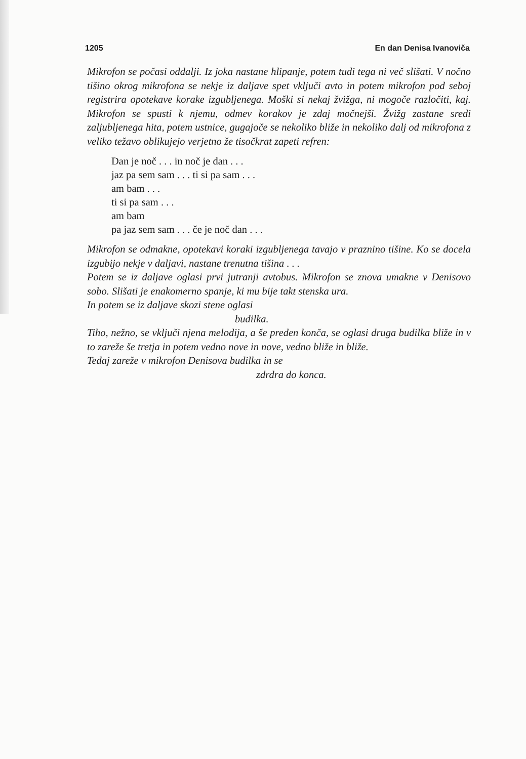1205 En dan Denisa Ivanoviča
Mikrofon se počasi oddalji. Iz joka nastane hlipanje, potem tudi tega ni več slišati. V nočno tišino okrog mikrofona se nekje iz daljave spet vključi avto in potem mikrofon pod seboj registrira opotekave korake izgubljenega. Moški si nekaj žvižga, ni mogoče razločiti, kaj. Mikrofon se spusti k njemu, odmev korakov je zdaj močnejši. Žvižg zastane sredi zaljubljenega hita, potem ustnice, gugajoče se nekoliko bliže in nekoliko dalj od mikrofona z veliko težavo oblikujejo verjetno že tisočkrat zapeti refren:
Dan je noč . . . in noč je dan . . .
jaz pa sem sam . . . ti si pa sam . . .
am bam . . .
ti si pa sam . . .
am bam
pa jaz sem sam . . . če je noč dan . . .
Mikrofon se odmakne, opotekavi koraki izgubljenega tavajo v praznino tišine. Ko se docela izgubijo nekje v daljavi, nastane trenutna tišina . . .
Potem se iz daljave oglasi prvi jutranji avtobus. Mikrofon se znova umakne v Denisovo sobo. Slišati je enakomerno spanje, ki mu bije takt stenska ura.
In potem se iz daljave skozi stene oglasi
budilka.
Tiho, nežno, se vključi njena melodija, a še preden konča, se oglasi druga budilka bliže in v to zareže še tretja in potem vedno nove in nove, vedno bliže in bliže.
Tedaj zareže v mikrofon Denisova budilka in se
zdrdra do konca.